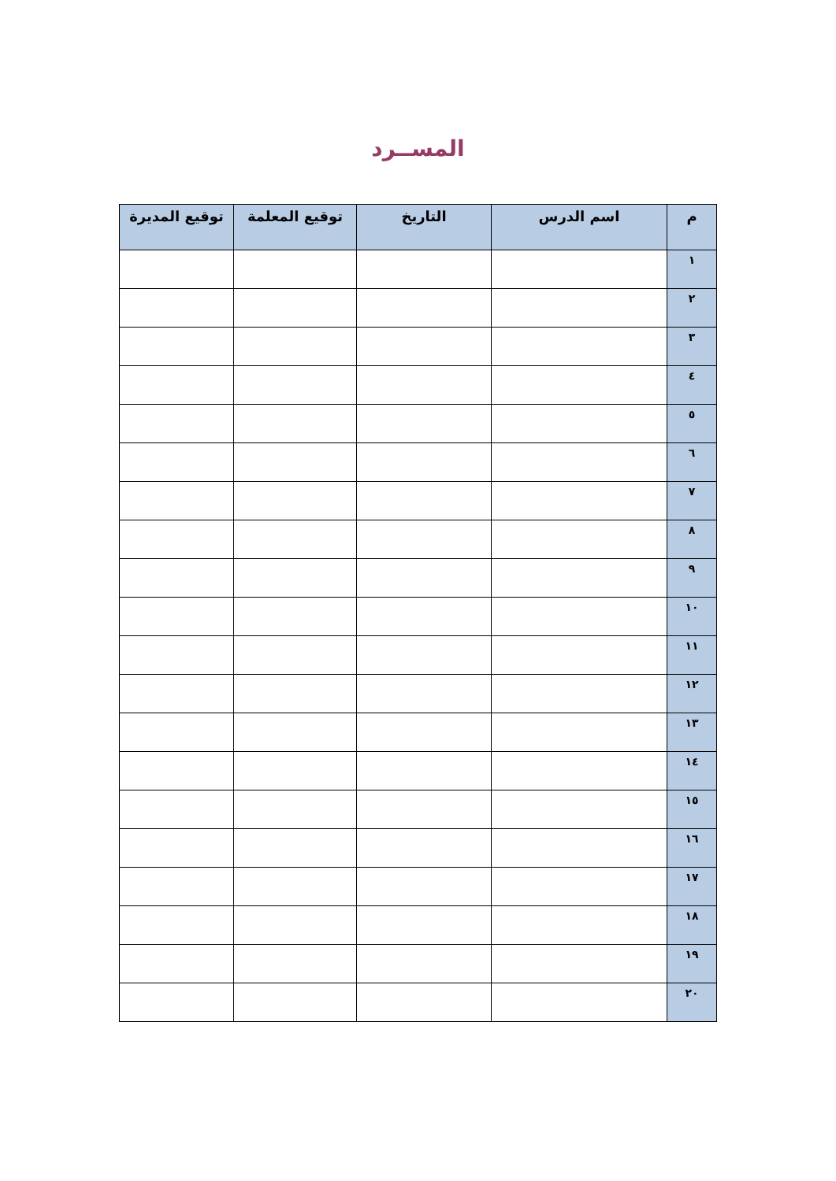المســرد
| م | اسم الدرس | التاريخ | توقيع المعلمة | توقيع المديرة |
| --- | --- | --- | --- | --- |
| ١ | | | | |
| ٢ | | | | |
| ٣ | | | | |
| ٤ | | | | |
| ٥ | | | | |
| ٦ | | | | |
| ٧ | | | | |
| ٨ | | | | |
| ٩ | | | | |
| ١٠ | | | | |
| ١١ | | | | |
| ١٢ | | | | |
| ١٣ | | | | |
| ١٤ | | | | |
| ١٥ | | | | |
| ١٦ | | | | |
| ١٧ | | | | |
| ١٨ | | | | |
| ١٩ | | | | |
| ٢٠ | | | | |